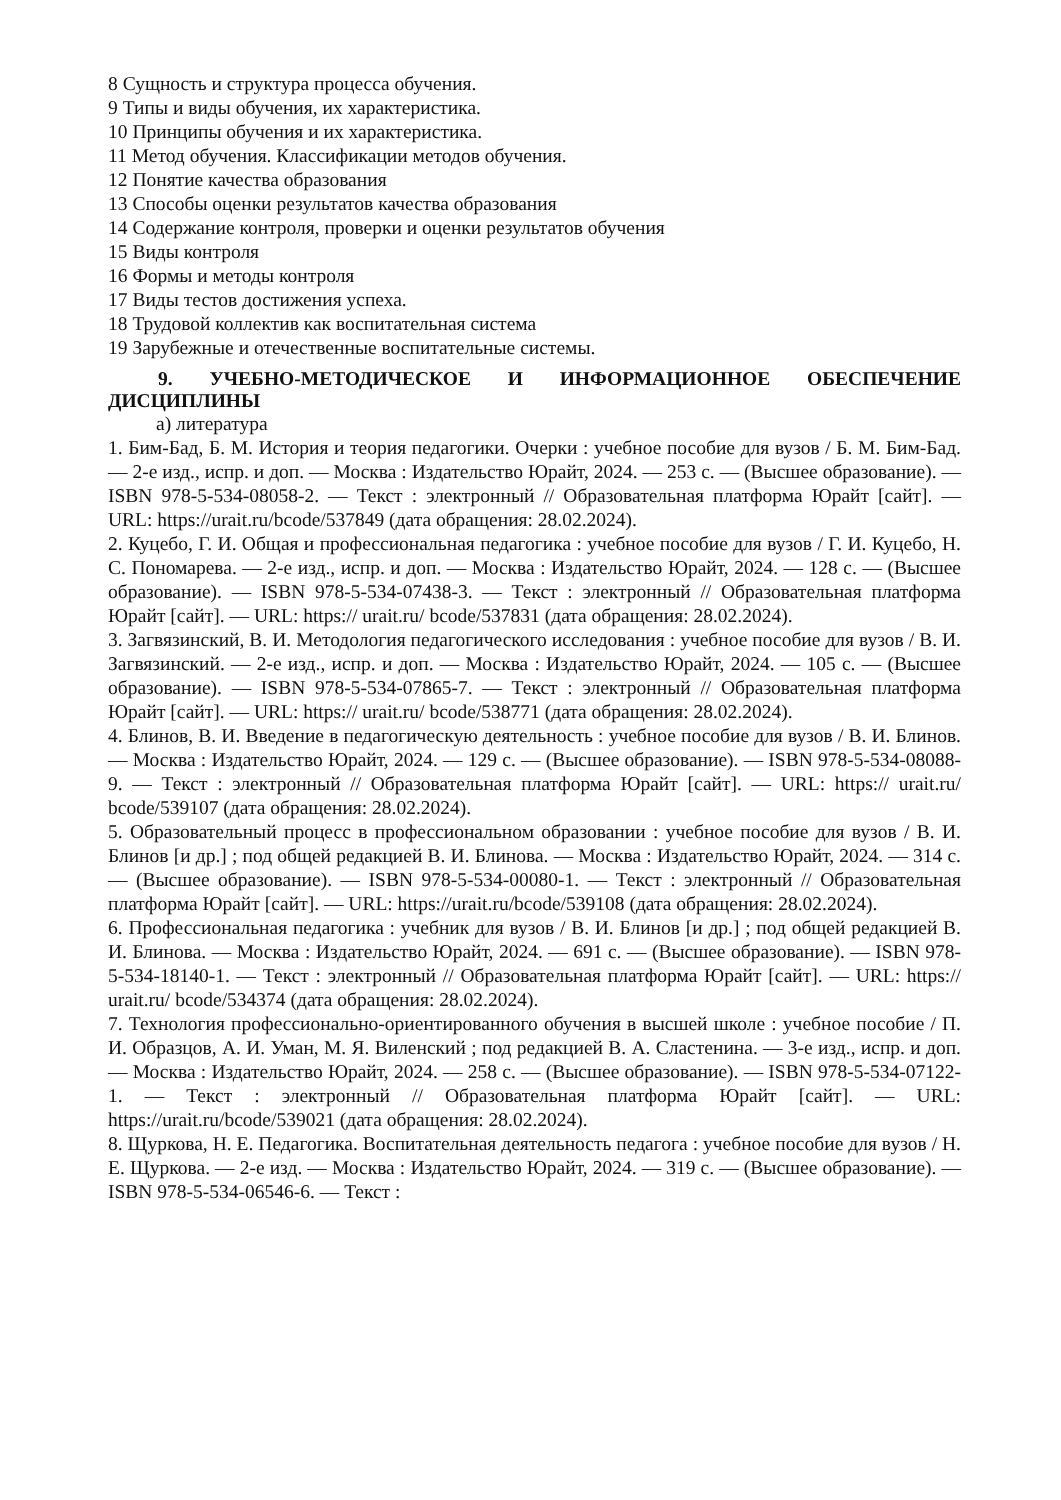8 Сущность и структура процесса обучения.
9 Типы и виды обучения, их характеристика.
10 Принципы обучения и их характеристика.
11 Метод обучения. Классификации методов обучения.
12 Понятие качества образования
13 Способы оценки результатов качества образования
14 Содержание контроля, проверки и оценки результатов обучения
15 Виды контроля
16 Формы и методы контроля
17 Виды тестов достижения успеха.
18 Трудовой коллектив как воспитательная система
19 Зарубежные и отечественные воспитательные системы.
9. УЧЕБНО-МЕТОДИЧЕСКОЕ И ИНФОРМАЦИОННОЕ ОБЕСПЕЧЕНИЕ ДИСЦИПЛИНЫ
а) литература
1. Бим-Бад, Б. М. История и теория педагогики. Очерки : учебное пособие для вузов / Б. М. Бим-Бад. — 2-е изд., испр. и доп. — Москва : Издательство Юрайт, 2024. — 253 с. — (Высшее образование). — ISBN 978-5-534-08058-2. — Текст : электронный // Образовательная платформа Юрайт [сайт]. — URL: https://urait.ru/bcode/537849 (дата обращения: 28.02.2024).
2. Куцебо, Г. И. Общая и профессиональная педагогика : учебное пособие для вузов / Г. И. Куцебо, Н. С. Пономарева. — 2-е изд., испр. и доп. — Москва : Издательство Юрайт, 2024. — 128 с. — (Высшее образование). — ISBN 978-5-534-07438-3. — Текст : электронный // Образовательная платформа Юрайт [сайт]. — URL: https:// urait.ru/ bcode/537831 (дата обращения: 28.02.2024).
3. Загвязинский, В. И. Методология педагогического исследования : учебное пособие для вузов / В. И. Загвязинский. — 2-е изд., испр. и доп. — Москва : Издательство Юрайт, 2024. — 105 с. — (Высшее образование). — ISBN 978-5-534-07865-7. — Текст : электронный // Образовательная платформа Юрайт [сайт]. — URL: https:// urait.ru/ bcode/538771 (дата обращения: 28.02.2024).
4. Блинов, В. И. Введение в педагогическую деятельность : учебное пособие для вузов / В. И. Блинов. — Москва : Издательство Юрайт, 2024. — 129 с. — (Высшее образование). — ISBN 978-5-534-08088-9. — Текст : электронный // Образовательная платформа Юрайт [сайт]. — URL: https:// urait.ru/ bcode/539107 (дата обращения: 28.02.2024).
5. Образовательный процесс в профессиональном образовании : учебное пособие для вузов / В. И. Блинов [и др.] ; под общей редакцией В. И. Блинова. — Москва : Издательство Юрайт, 2024. — 314 с. — (Высшее образование). — ISBN 978-5-534-00080-1. — Текст : электронный // Образовательная платформа Юрайт [сайт]. — URL: https://urait.ru/bcode/539108 (дата обращения: 28.02.2024).
6. Профессиональная педагогика : учебник для вузов / В. И. Блинов [и др.] ; под общей редакцией В. И. Блинова. — Москва : Издательство Юрайт, 2024. — 691 с. — (Высшее образование). — ISBN 978-5-534-18140-1. — Текст : электронный // Образовательная платформа Юрайт [сайт]. — URL: https:// urait.ru/ bcode/534374 (дата обращения: 28.02.2024).
7. Технология профессионально-ориентированного обучения в высшей школе : учебное пособие / П. И. Образцов, А. И. Уман, М. Я. Виленский ; под редакцией В. А. Сластенина. — 3-е изд., испр. и доп. — Москва : Издательство Юрайт, 2024. — 258 с. — (Высшее образование). — ISBN 978-5-534-07122-1. — Текст : электронный // Образовательная платформа Юрайт [сайт]. — URL: https://urait.ru/bcode/539021 (дата обращения: 28.02.2024).
8. Щуркова, Н. Е. Педагогика. Воспитательная деятельность педагога : учебное пособие для вузов / Н. Е. Щуркова. — 2-е изд. — Москва : Издательство Юрайт, 2024. — 319 с. — (Высшее образование). — ISBN 978-5-534-06546-6. — Текст :